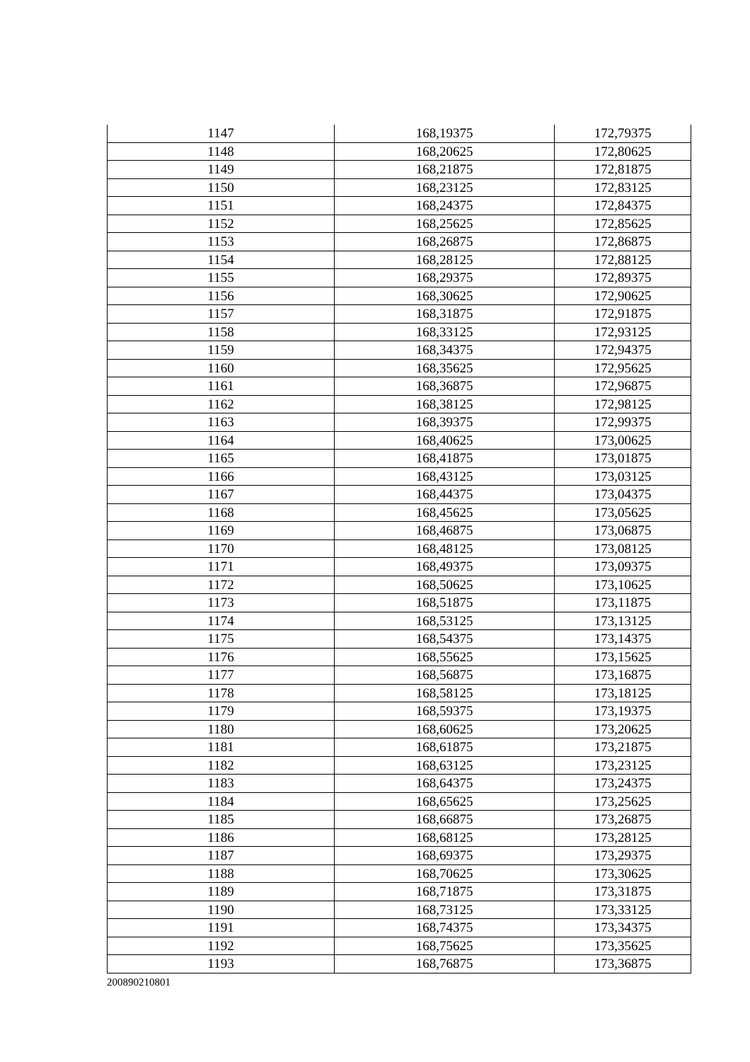| 1147 | 168,19375 | 172,79375 |
| 1148 | 168,20625 | 172,80625 |
| 1149 | 168,21875 | 172,81875 |
| 1150 | 168,23125 | 172,83125 |
| 1151 | 168,24375 | 172,84375 |
| 1152 | 168,25625 | 172,85625 |
| 1153 | 168,26875 | 172,86875 |
| 1154 | 168,28125 | 172,88125 |
| 1155 | 168,29375 | 172,89375 |
| 1156 | 168,30625 | 172,90625 |
| 1157 | 168,31875 | 172,91875 |
| 1158 | 168,33125 | 172,93125 |
| 1159 | 168,34375 | 172,94375 |
| 1160 | 168,35625 | 172,95625 |
| 1161 | 168,36875 | 172,96875 |
| 1162 | 168,38125 | 172,98125 |
| 1163 | 168,39375 | 172,99375 |
| 1164 | 168,40625 | 173,00625 |
| 1165 | 168,41875 | 173,01875 |
| 1166 | 168,43125 | 173,03125 |
| 1167 | 168,44375 | 173,04375 |
| 1168 | 168,45625 | 173,05625 |
| 1169 | 168,46875 | 173,06875 |
| 1170 | 168,48125 | 173,08125 |
| 1171 | 168,49375 | 173,09375 |
| 1172 | 168,50625 | 173,10625 |
| 1173 | 168,51875 | 173,11875 |
| 1174 | 168,53125 | 173,13125 |
| 1175 | 168,54375 | 173,14375 |
| 1176 | 168,55625 | 173,15625 |
| 1177 | 168,56875 | 173,16875 |
| 1178 | 168,58125 | 173,18125 |
| 1179 | 168,59375 | 173,19375 |
| 1180 | 168,60625 | 173,20625 |
| 1181 | 168,61875 | 173,21875 |
| 1182 | 168,63125 | 173,23125 |
| 1183 | 168,64375 | 173,24375 |
| 1184 | 168,65625 | 173,25625 |
| 1185 | 168,66875 | 173,26875 |
| 1186 | 168,68125 | 173,28125 |
| 1187 | 168,69375 | 173,29375 |
| 1188 | 168,70625 | 173,30625 |
| 1189 | 168,71875 | 173,31875 |
| 1190 | 168,73125 | 173,33125 |
| 1191 | 168,74375 | 173,34375 |
| 1192 | 168,75625 | 173,35625 |
| 1193 | 168,76875 | 173,36875 |
200890210801